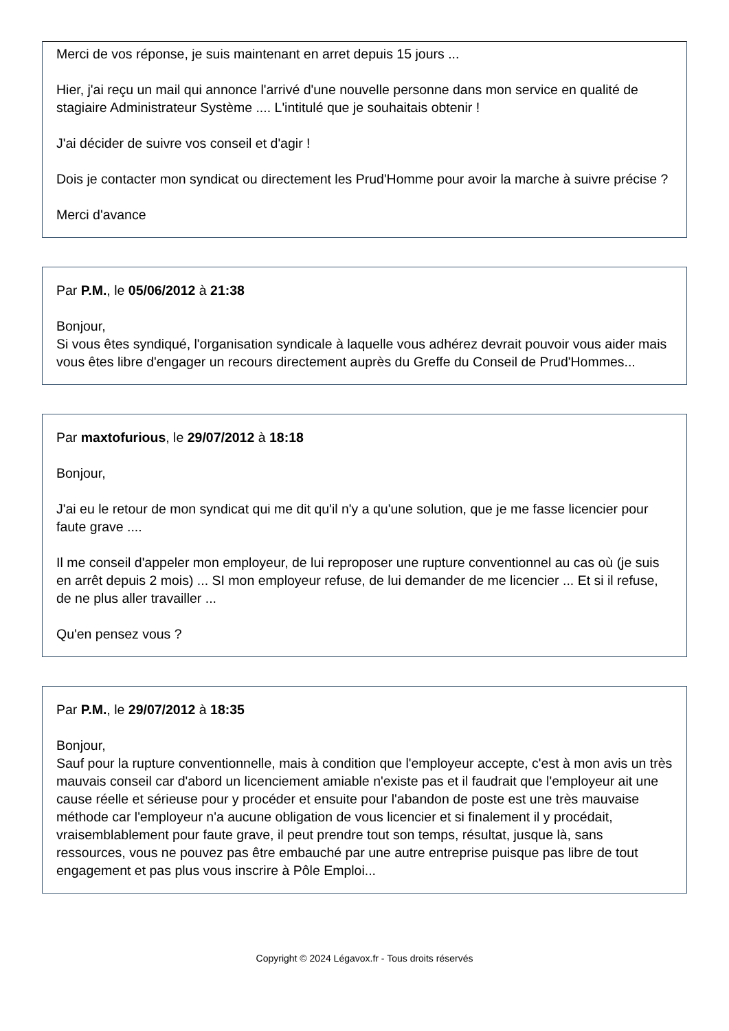Merci de vos réponse, je suis maintenant en arret depuis 15 jours ...
Hier, j'ai reçu un mail qui annonce l'arrivé d'une nouvelle personne dans mon service en qualité de stagiaire Administrateur Système .... L'intitulé que je souhaitais obtenir !
J'ai décider de suivre vos conseil et d'agir !
Dois je contacter mon syndicat ou directement les Prud'Homme pour avoir la marche à suivre précise ?
Merci d'avance
Par P.M., le 05/06/2012 à 21:38
Bonjour,
Si vous êtes syndiqué, l'organisation syndicale à laquelle vous adhérez devrait pouvoir vous aider mais vous êtes libre d'engager un recours directement auprès du Greffe du Conseil de Prud'Hommes...
Par maxtofurious, le 29/07/2012 à 18:18
Bonjour,
J'ai eu le retour de mon syndicat qui me dit qu'il n'y a qu'une solution, que je me fasse licencier pour faute grave ....
Il me conseil d'appeler mon employeur, de lui reproposer une rupture conventionnel au cas où (je suis en arrêt depuis 2 mois) ... SI mon employeur refuse, de lui demander de me licencier ... Et si il refuse, de ne plus aller travailler ...
Qu'en pensez vous ?
Par P.M., le 29/07/2012 à 18:35
Bonjour,
Sauf pour la rupture conventionnelle, mais à condition que l'employeur accepte, c'est à mon avis un très mauvais conseil car d'abord un licenciement amiable n'existe pas et il faudrait que l'employeur ait une cause réelle et sérieuse pour y procéder et ensuite pour l'abandon de poste est une très mauvaise méthode car l'employeur n'a aucune obligation de vous licencier et si finalement il y procédait, vraisemblablement pour faute grave, il peut prendre tout son temps, résultat, jusque là, sans ressources, vous ne pouvez pas être embauché par une autre entreprise puisque pas libre de tout engagement et pas plus vous inscrire à Pôle Emploi...
Copyright © 2024 Légavox.fr - Tous droits réservés